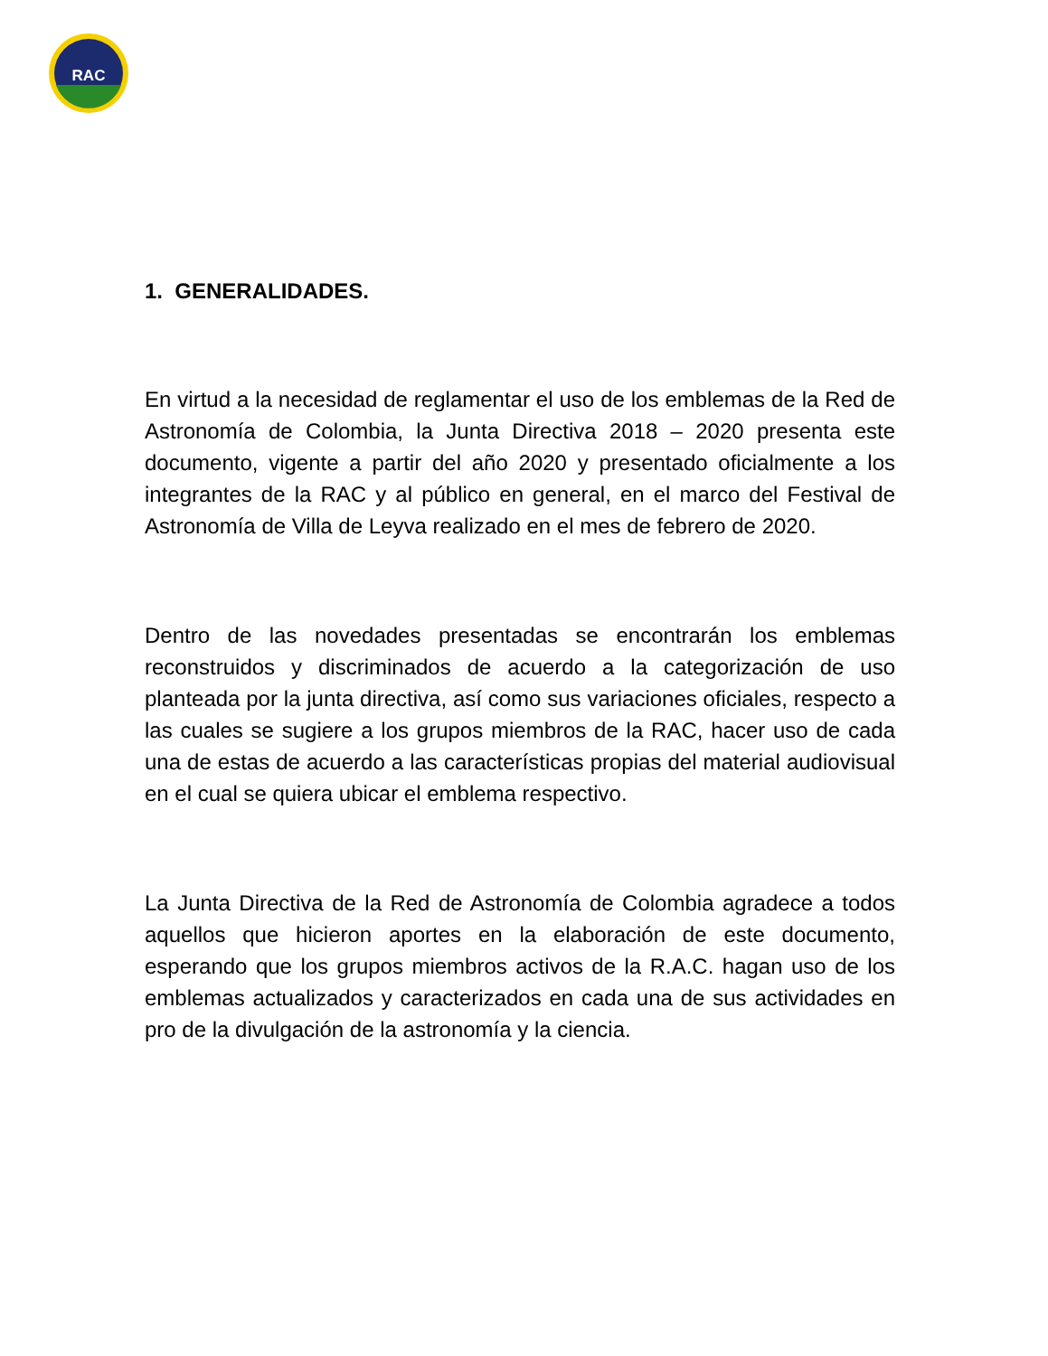RAC
1. GENERALIDADES.
En virtud a la necesidad de reglamentar el uso de los emblemas de la Red de Astronomía de Colombia, la Junta Directiva 2018 – 2020 presenta este documento, vigente a partir del año 2020 y presentado oficialmente a los integrantes de la RAC y al público en general, en el marco del Festival de Astronomía de Villa de Leyva realizado en el mes de febrero de 2020.
Dentro de las novedades presentadas se encontrarán los emblemas reconstruidos y discriminados de acuerdo a la categorización de uso planteada por la junta directiva, así como sus variaciones oficiales, respecto a las cuales se sugiere a los grupos miembros de la RAC, hacer uso de cada una de estas de acuerdo a las características propias del material audiovisual en el cual se quiera ubicar el emblema respectivo.
La Junta Directiva de la Red de Astronomía de Colombia agradece a todos aquellos que hicieron aportes en la elaboración de este documento, esperando que los grupos miembros activos de la R.A.C. hagan uso de los emblemas actualizados y caracterizados en cada una de sus actividades en pro de la divulgación de la astronomía y la ciencia.